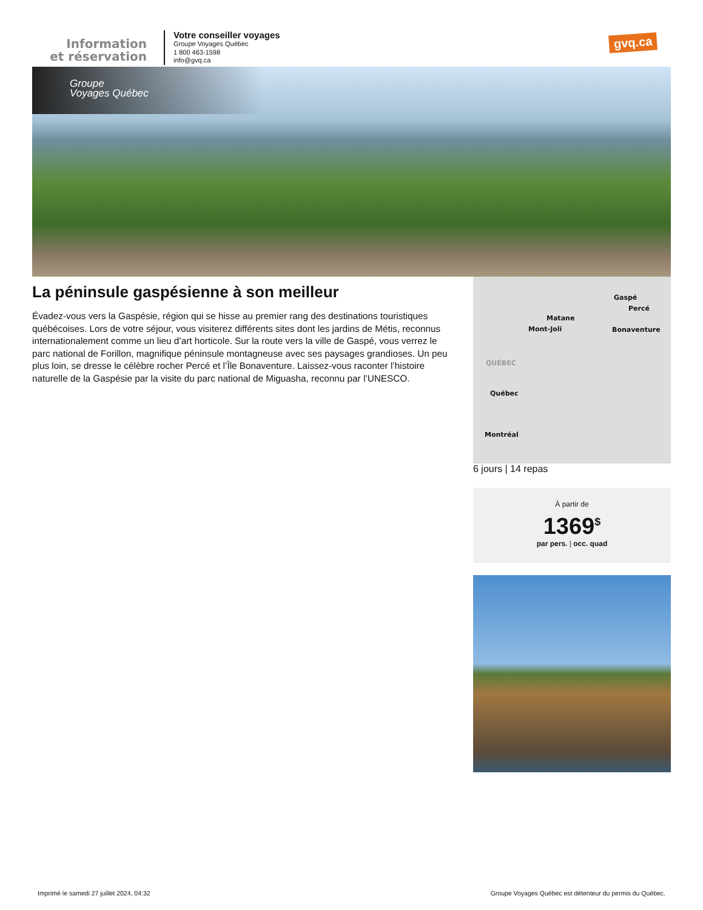Information
et réservation
Votre conseiller voyages
Groupe Voyages Québec
1 800 463-1598
info@gvq.ca
gvq.ca
Groupe
Voyages Québec
La péninsule gaspésienne à son meilleur
Évadez-vous vers la Gaspésie, région qui se hisse au premier rang des destinations touristiques québécoises. Lors de votre séjour, vous visiterez différents sites dont les jardins de Métis, reconnus internationalement comme un lieu d’art horticole. Sur la route vers la ville de Gaspé, vous verrez le parc national de Forillon, magnifique péninsule montagneuse avec ses paysages grandioses. Un peu plus loin, se dresse le célèbre rocher Percé et l’Île Bonaventure. Laissez-vous raconter l’histoire naturelle de la Gaspésie par la visite du parc national de Miguasha, reconnu par l’UNESCO.
Gaspé
Percé
Matane
Mont-Joli Bonaventure
QUÉBEC
Québec
Montréal
6 jours | 14 repas
À partir de
1369<sup>$</sup>
par pers. | occ. quad
Imprimé le samedi 27 juillet 2024, 04:32 Groupe Voyages Québec est détenteur du permis du Québec.